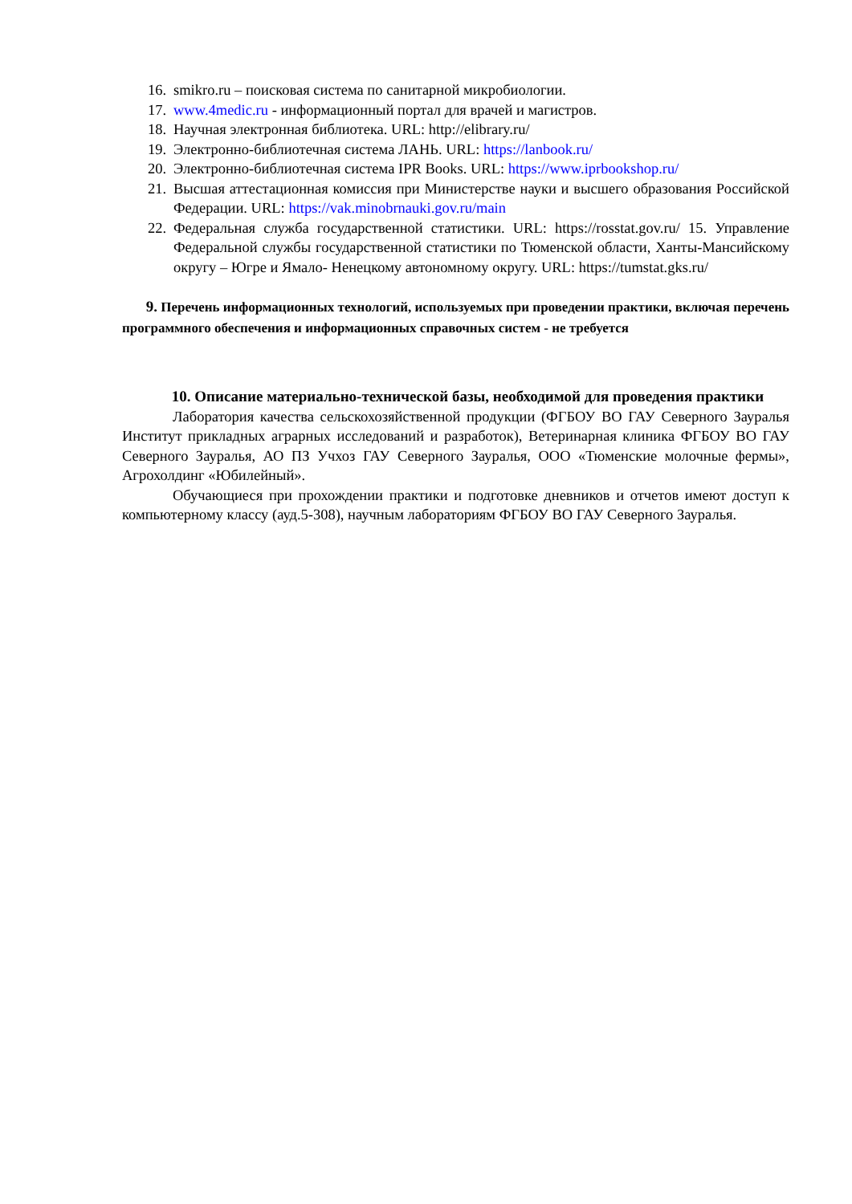16. smikro.ru – поисковая система по санитарной микробиологии.
17. www.4medic.ru - информационный портал для врачей и магистров.
18. Научная электронная библиотека. URL: http://elibrary.ru/
19. Электронно-библиотечная система ЛАНЬ. URL: https://lanbook.ru/
20. Электронно-библиотечная система IPR Books. URL: https://www.iprbookshop.ru/
21. Высшая аттестационная комиссия при Министерстве науки и высшего образования Российской Федерации. URL: https://vak.minobrnauki.gov.ru/main
22. Федеральная служба государственной статистики. URL: https://rosstat.gov.ru/ 15. Управление Федеральной службы государственной статистики по Тюменской области, Ханты-Мансийскому округу – Югре и Ямало- Ненецкому автономному округу. URL: https://tumstat.gks.ru/
9. Перечень информационных технологий, используемых при проведении практики, включая перечень программного обеспечения и информационных справочных систем - не требуется
10. Описание материально-технической базы, необходимой для проведения практики
Лаборатория качества сельскохозяйственной продукции (ФГБОУ ВО ГАУ Северного Зауралья Институт прикладных аграрных исследований и разработок), Ветеринарная клиника ФГБОУ ВО ГАУ Северного Зауралья, АО ПЗ Учхоз ГАУ Северного Зауралья, ООО «Тюменские молочные фермы», Агрохолдинг «Юбилейный».
Обучающиеся при прохождении практики и подготовке дневников и отчетов имеют доступ к компьютерному классу (ауд.5-308), научным лабораториям ФГБОУ ВО ГАУ Северного Зауралья.